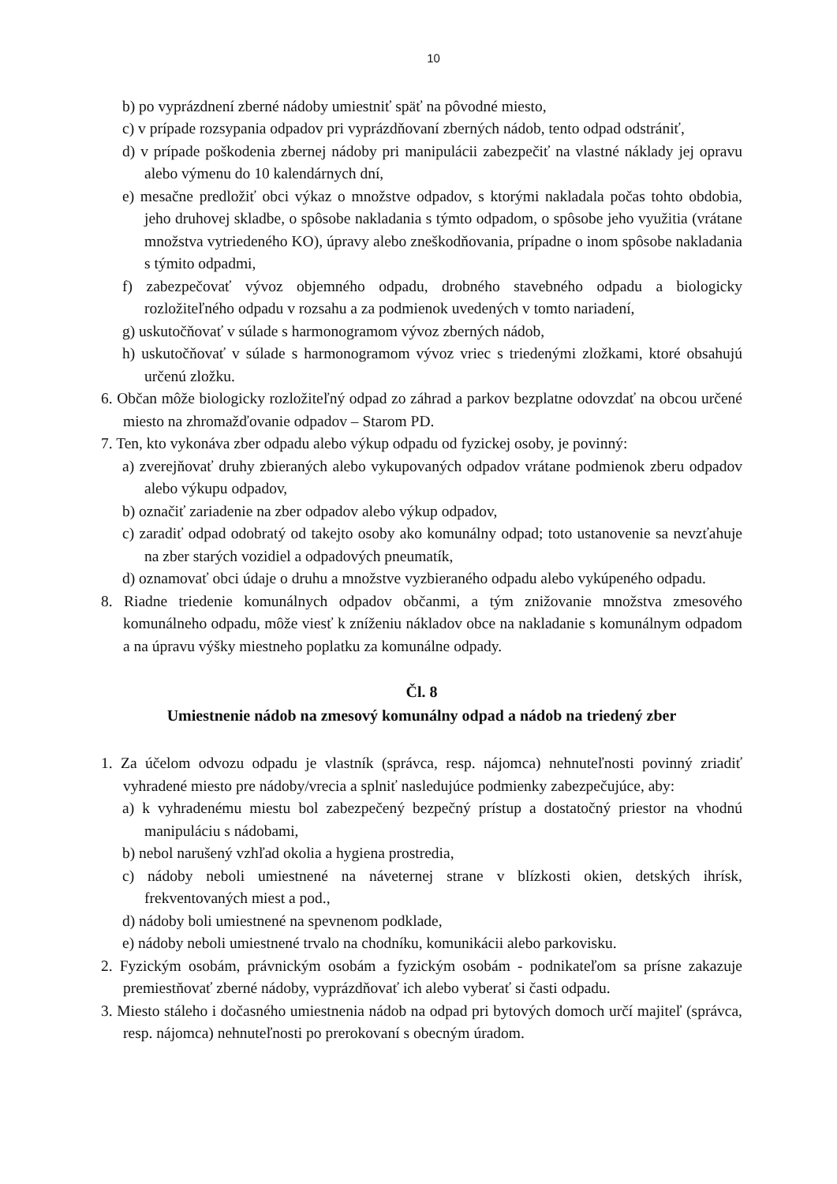10
b) po vyprázdnení zberné nádoby umiestniť späť na pôvodné miesto,
c) v prípade rozsypania odpadov pri vyprázdňovaní zberných nádob, tento odpad odstrániť,
d) v prípade poškodenia zbernej nádoby pri manipulácii zabezpečiť na vlastné náklady jej opravu alebo výmenu do 10 kalendárnych dní,
e) mesačne predložiť obci výkaz o množstve odpadov, s ktorými nakladala počas tohto obdobia, jeho druhovej skladbe, o spôsobe nakladania s týmto odpadom, o spôsobe jeho využitia (vrátane množstva vytriedeného KO), úpravy alebo zneškodňovania, prípadne o inom spôsobe nakladania s týmito odpadmi,
f) zabezpečovať vývoz objemného odpadu, drobného stavebného odpadu a biologicky rozložiteľného odpadu v rozsahu a za podmienok uvedených v tomto nariadení,
g) uskutočňovať v súlade s harmonogramom vývoz zberných nádob,
h) uskutočňovať v súlade s harmonogramom vývoz vriec s triedenými zložkami, ktoré obsahujú určenú zložku.
6. Občan môže biologicky rozložiteľný odpad zo záhrad a parkov bezplatne odovzdať na obcou určené miesto na zhromažďovanie odpadov – Starom PD.
7. Ten, kto vykonáva zber odpadu alebo výkup odpadu od fyzickej osoby, je povinný:
a) zverejňovať druhy zbieraných alebo vykupovaných odpadov vrátane podmienok zberu odpadov alebo výkupu odpadov,
b) označiť zariadenie na zber odpadov alebo výkup odpadov,
c) zaradiť odpad odobratý od takejto osoby ako komunálny odpad; toto ustanovenie sa nevzťahuje na zber starých vozidiel a odpadových pneumatík,
d) oznamovať obci údaje o druhu a množstve vyzbieraného odpadu alebo vykúpeného odpadu.
8. Riadne triedenie komunálnych odpadov občanmi, a tým znižovanie množstva zmesového komunálneho odpadu, môže viesť k zníženiu nákladov obce na nakladanie s komunálnym odpadom a na úpravu výšky miestneho poplatku za komunálne odpady.
Čl. 8
Umiestnenie nádob na zmesový komunálny odpad a nádob na triedený zber
1. Za účelom odvozu odpadu je vlastník (správca, resp. nájomca) nehnuteľnosti povinný zriadiť vyhradené miesto pre nádoby/vrecia a splniť nasledujúce podmienky zabezpečujúce, aby:
a) k vyhradenému miestu bol zabezpečený bezpečný prístup a dostatočný priestor na vhodnú manipuláciu s nádobami,
b) nebol narušený vzhľad okolia a hygiena prostredia,
c) nádoby neboli umiestnené na náveternej strane v blízkosti okien, detských ihrísk, frekventovaných miest a pod.,
d) nádoby boli umiestnené na spevnenom podklade,
e) nádoby neboli umiestnené trvalo na chodníku, komunikácii alebo parkovisku.
2. Fyzickým osobám, právnickým osobám a fyzickým osobám - podnikateľom sa prísne zakazuje premiestňovať zberné nádoby, vyprázdňovať ich alebo vyberať si časti odpadu.
3. Miesto stáleho i dočasného umiestnenia nádob na odpad pri bytových domoch určí majiteľ (správca, resp. nájomca) nehnuteľnosti po prerokovaní s obecným úradom.